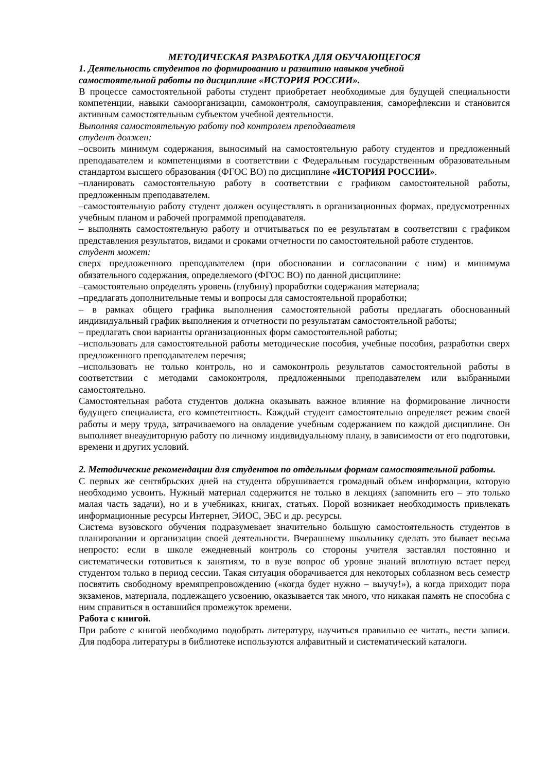МЕТОДИЧЕСКАЯ РАЗРАБОТКА ДЛЯ ОБУЧАЮЩЕГОСЯ
1. Деятельность студентов по формированию и развитию навыков учебной
самостоятельной работы по дисциплине «ИСТОРИЯ РОССИИ».
В процессе самостоятельной работы студент приобретает необходимые для будущей специальности компетенции, навыки самоорганизации, самоконтроля, самоуправления, саморефлексии и становится активным самостоятельным субъектом учебной деятельности.
Выполняя самостоятельную работу под контролем преподавателя
студент должен:
–освоить минимум содержания, выносимый на самостоятельную работу студентов и предложенный преподавателем и компетенциями в соответствии с Федеральным государственным образовательным стандартом высшего образования (ФГОС ВО) по дисциплине «ИСТОРИЯ РОССИИ».
–планировать самостоятельную работу в соответствии с графиком самостоятельной работы, предложенным преподавателем.
–самостоятельную работу студент должен осуществлять в организационных формах, предусмотренных учебным планом и рабочей программой преподавателя.
– выполнять самостоятельную работу и отчитываться по ее результатам в соответствии с графиком представления результатов, видами и сроками отчетности по самостоятельной работе студентов.
студент может:
сверх предложенного преподавателем (при обосновании и согласовании с ним) и минимума обязательного содержания, определяемого (ФГОС ВО) по данной дисциплине:
–самостоятельно определять уровень (глубину) проработки содержания материала;
–предлагать дополнительные темы и вопросы для самостоятельной проработки;
– в рамках общего графика выполнения самостоятельной работы предлагать обоснованный индивидуальный график выполнения и отчетности по результатам самостоятельной работы;
– предлагать свои варианты организационных форм самостоятельной работы;
–использовать для самостоятельной работы методические пособия, учебные пособия, разработки сверх предложенного преподавателем перечня;
–использовать не только контроль, но и самоконтроль результатов самостоятельной работы в соответствии с методами самоконтроля, предложенными преподавателем или выбранными самостоятельно.
Самостоятельная работа студентов должна оказывать важное влияние на формирование личности будущего специалиста, его компетентность. Каждый студент самостоятельно определяет режим своей работы и меру труда, затрачиваемого на овладение учебным содержанием по каждой дисциплине. Он выполняет внеаудиторную работу по личному индивидуальному плану, в зависимости от его подготовки, времени и других условий.
2. Методические рекомендации для студентов по отдельным формам самостоятельной работы.
С первых же сентябрьских дней на студента обрушивается громадный объем информации, которую необходимо усвоить. Нужный материал содержится не только в лекциях (запомнить его – это только малая часть задачи), но и в учебниках, книгах, статьях. Порой возникает необходимость привлекать информационные ресурсы Интернет, ЭИОС, ЭБС и др. ресурсы.
Система вузовского обучения подразумевает значительно большую самостоятельность студентов в планировании и организации своей деятельности. Вчерашнему школьнику сделать это бывает весьма непросто: если в школе ежедневный контроль со стороны учителя заставлял постоянно и систематически готовиться к занятиям, то в вузе вопрос об уровне знаний вплотную встает перед студентом только в период сессии. Такая ситуация оборачивается для некоторых соблазном весь семестр посвятить свободному времяпрепровождению («когда будет нужно – выучу!»), а когда приходит пора экзаменов, материала, подлежащего усвоению, оказывается так много, что никакая память не способна с ним справиться в оставшийся промежуток времени.
Работа с книгой.
При работе с книгой необходимо подобрать литературу, научиться правильно ее читать, вести записи. Для подбора литературы в библиотеке используются алфавитный и систематический каталоги.